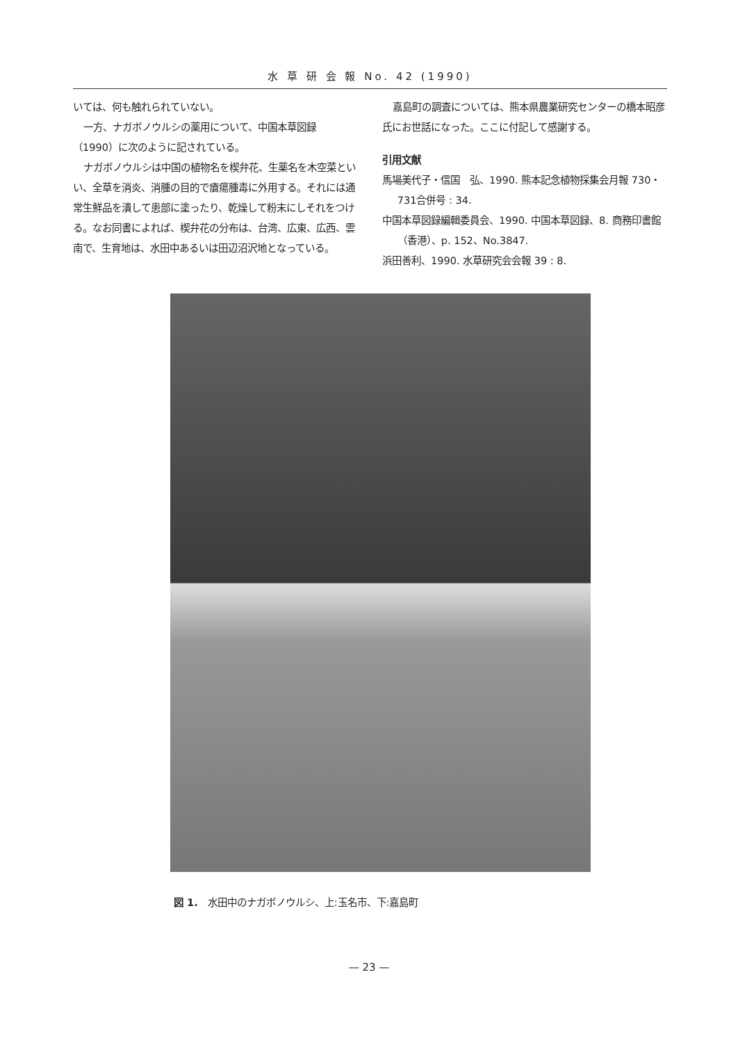水 草 研 会 報 No. 42 (1990)
いては、何も触れられていない。
一方、ナガボノウルシの薬用について、中国本草図録（1990）に次のように記されている。
ナガボノウルシは中国の植物名を楔弁花、生薬名を木空菜といい、全草を消炎、消腫の目的で瘡瘍腫毒に外用する。それには通常生鮮品を潰して患部に塗ったり、乾燥して粉末にしそれをつける。なお同書によれば、楔弁花の分布は、台湾、広東、広西、雲南で、生育地は、水田中あるいは田辺沼沢地となっている。
嘉島町の調査については、熊本県農業研究センターの橋本昭彦氏にお世話になった。ここに付記して感謝する。
引用文献
馬場美代子・信国　弘、1990. 熊本記念植物採集会月報 730・731合併号 : 34.
中国本草図録編輯委員会、1990. 中国本草図録、8. 商務印書館（香港）、p. 152、No.3847.
浜田善利、1990. 水草研究会会報 39 : 8.
図 1.　水田中のナガボノウルシ、上:玉名市、下:嘉島町
— 23 —